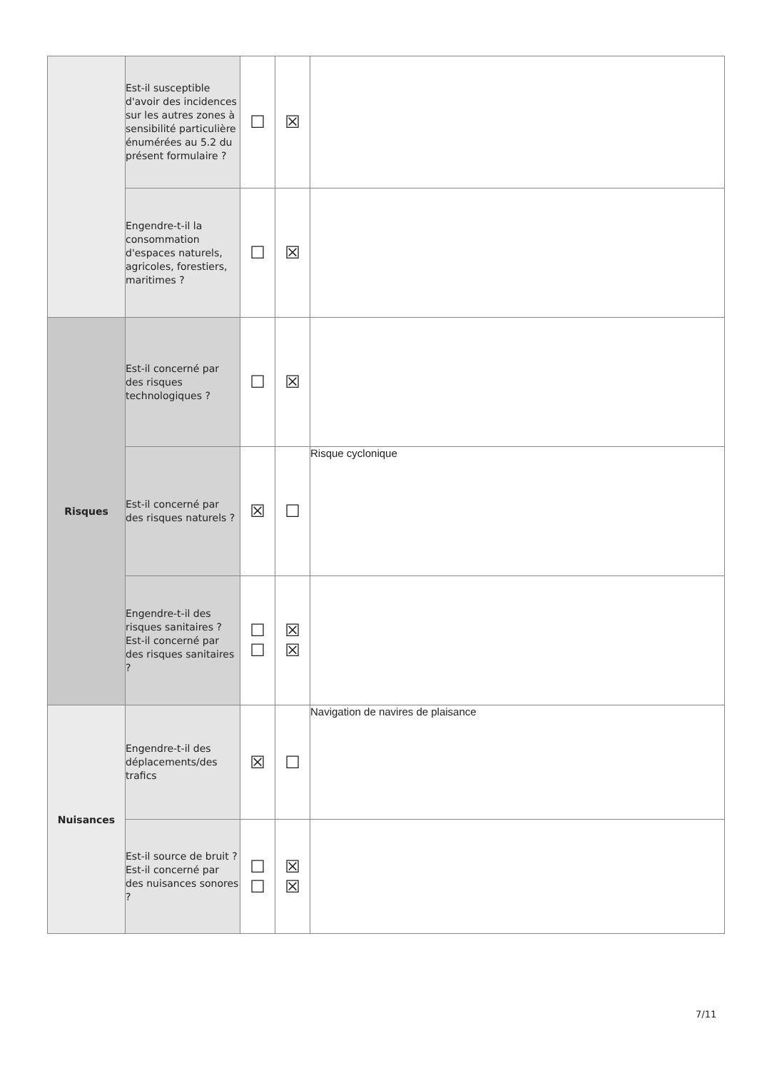| | Est-il susceptible d'avoir des incidences sur les autres zones à sensibilité particulière énumérées au 5.2 du présent formulaire ? | ☐ | ☒ | |
| | Engendre-t-il la consommation d'espaces naturels, agricoles, forestiers, maritimes ? | ☐ | ☒ | |
| Risques | Est-il concerné par des risques technologiques ? | ☐ | ☒ | |
| | Est-il concerné par des risques naturels ? | ☒ | ☐ | Risque cyclonique |
| | Engendre-t-il des risques sanitaires ? Est-il concerné par des risques sanitaires ? | ☐ ☐ | ☒ ☒ | |
| Nuisances | Engendre-t-il des déplacements/des trafics | ☒ | ☐ | Navigation de navires de plaisance |
| | Est-il source de bruit ? Est-il concerné par des nuisances sonores ? | ☐ ☐ | ☒ ☒ | |
7/11